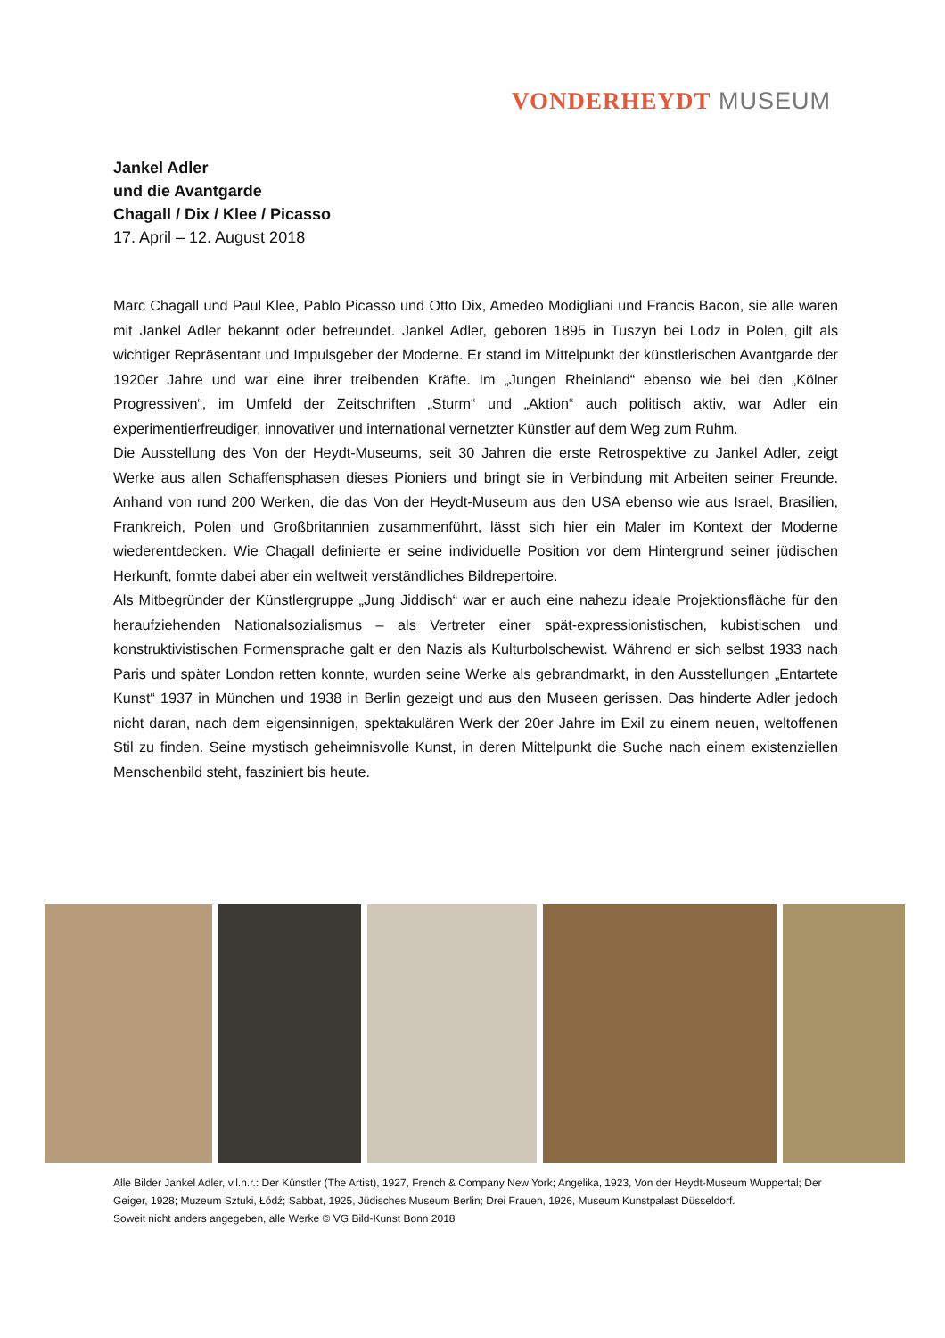VONDERHEYDT MUSEUM
Jankel Adler
und die Avantgarde
Chagall / Dix / Klee / Picasso
17. April – 12. August 2018
Marc Chagall und Paul Klee, Pablo Picasso und Otto Dix, Amedeo Modigliani und Francis Bacon, sie alle waren mit Jankel Adler bekannt oder befreundet. Jankel Adler, geboren 1895 in Tuszyn bei Lodz in Polen, gilt als wichtiger Repräsentant und Impulsgeber der Moderne. Er stand im Mittelpunkt der künstlerischen Avantgarde der 1920er Jahre und war eine ihrer treibenden Kräfte. Im „Jungen Rheinland“ ebenso wie bei den „Kölner Progressiven“, im Umfeld der Zeitschriften „Sturm“ und „Aktion“ auch politisch aktiv, war Adler ein experimentierfreudiger, innovativer und international vernetzter Künstler auf dem Weg zum Ruhm.
Die Ausstellung des Von der Heydt-Museums, seit 30 Jahren die erste Retrospektive zu Jankel Adler, zeigt Werke aus allen Schaffensphasen dieses Pioniers und bringt sie in Verbindung mit Arbeiten seiner Freunde. Anhand von rund 200 Werken, die das Von der Heydt-Museum aus den USA ebenso wie aus Israel, Brasilien, Frankreich, Polen und Großbritannien zusammenführt, lässt sich hier ein Maler im Kontext der Moderne wiederentdecken. Wie Chagall definierte er seine individuelle Position vor dem Hintergrund seiner jüdischen Herkunft, formte dabei aber ein weltweit verständliches Bildrepertoire.
Als Mitbegründer der Künstlergruppe „Jung Jiddisch“ war er auch eine nahezu ideale Projektionsfläche für den heraufziehenden Nationalsozialismus – als Vertreter einer spät-expressionistischen, kubistischen und konstruktivistischen Formensprache galt er den Nazis als Kulturbolschewist. Während er sich selbst 1933 nach Paris und später London retten konnte, wurden seine Werke als gebrandmarkt, in den Ausstellungen „Entartete Kunst“ 1937 in München und 1938 in Berlin gezeigt und aus den Museen gerissen. Das hinderte Adler jedoch nicht daran, nach dem eigensinnigen, spektakulären Werk der 20er Jahre im Exil zu einem neuen, weltoffenen Stil zu finden. Seine mystisch geheimnisvolle Kunst, in deren Mittelpunkt die Suche nach einem existenziellen Menschenbild steht, fasziniert bis heute.
Alle Bilder Jankel Adler, v.l.n.r.: Der Künstler (The Artist), 1927, French & Company New York; Angelika, 1923, Von der Heydt-Museum Wuppertal; Der Geiger, 1928; Muzeum Sztuki, Łódź; Sabbat, 1925, Jüdisches Museum Berlin; Drei Frauen, 1926, Museum Kunstpalast Düsseldorf.
Soweit nicht anders angegeben, alle Werke © VG Bild-Kunst Bonn 2018